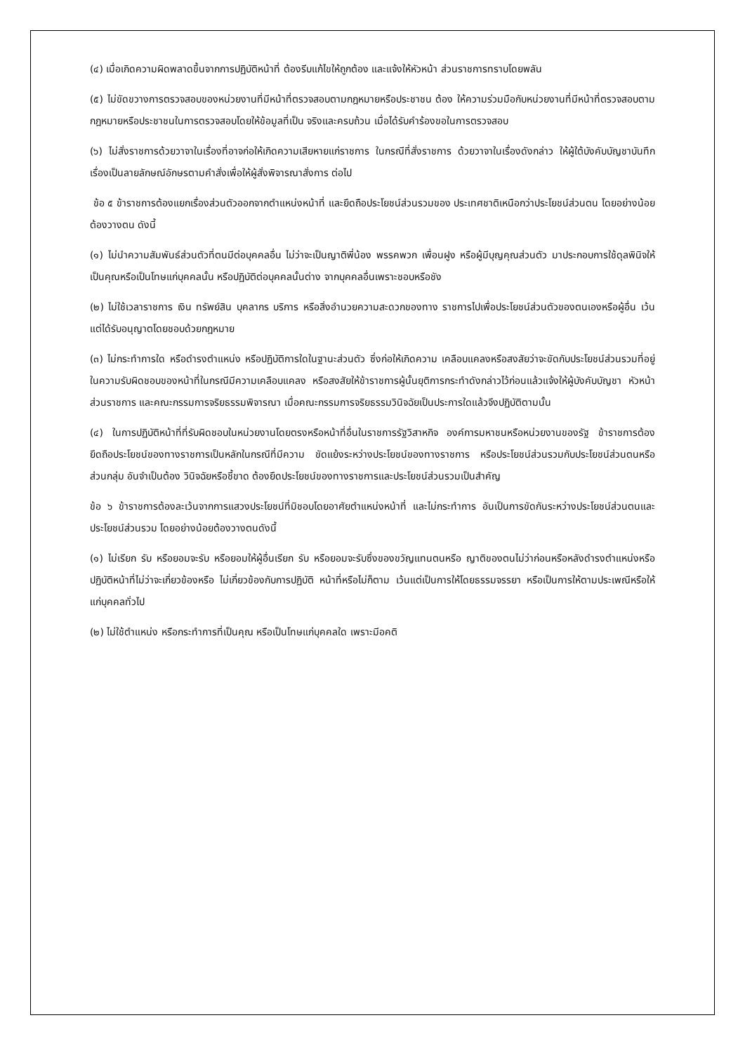(๔) เมื่อเกิดความผิดพลาดขึ้นจากการปฏิบัติหน้าที่ ต้องรีบแก้ไขให้ถูกต้อง และแจ้งให้หัวหน้า ส่วนราชการทราบโดยพลัน
(๕) ไม่ขัดขวางการตรวจสอบของหน่วยงานที่มีหน้าที่ตรวจสอบตามกฎหมายหรือประชาชน ต้อง ให้ความร่วมมือกับหน่วยงานที่มีหน้าที่ตรวจสอบตามกฎหมายหรือประชาชนในการตรวจสอบโดยให้ข้อมูลที่เป็น จริงและครบถ้วน เมื่อได้รับคำร้องขอในการตรวจสอบ
(๖) ไม่สั่งราชการด้วยวาจาในเรื่องที่อาจก่อให้เกิดความเสียหายแก่ราชการ ในกรณีที่สั่งราชการ ด้วยวาจาในเรื่องดังกล่าว ให้ผู้ใต้บังคับบัญชาบันทึกเรื่องเป็นลายลักษณ์อักษรตามคำสั่งเพื่อให้ผู้สั่งพิจารณาสั่งการ ต่อไป
ข้อ ๕ ข้าราชการต้องแยกเรื่องส่วนตัวออกจากตำแหน่งหน้าที่ และยึดถือประโยชน์ส่วนรวมของ ประเทศชาติเหนือกว่าประโยชน์ส่วนตน โดยอย่างน้อยต้องวางตน ดังนี้
(๑) ไม่นำความสัมพันธ์ส่วนตัวที่ตนมีต่อบุคคลอื่น ไม่ว่าจะเป็นญาติพี่น้อง พรรคพวก เพื่อนฝูง หรือผู้มีบุญคุณส่วนตัว มาประกอบการใช้ดุลพินิจให้เป็นคุณหรือเป็นโทษแก่บุคคลนั้น หรือปฏิบัติต่อบุคคลนั้นต่าง จากบุคคลอื่นเพราะชอบหรือชัง
(๒) ไม่ใช้เวลาราชการ เงิน ทรัพย์สิน บุคลากร บริการ หรือสิ่งอำนวยความสะดวกของทาง ราชการไปเพื่อประโยชน์ส่วนตัวของตนเองหรือผู้อื่น เว้นแต่ได้รับอนุญาตโดยชอบด้วยกฎหมาย
(๓) ไม่กระทำการใด หรือดำรงตำแหน่ง หรือปฏิบัติการใดในฐานะส่วนตัว ซึ่งก่อให้เกิดความ เคลือบแคลงหรือสงสัยว่าจะขัดกับประโยชน์ส่วนรวมที่อยู่ในความรับผิดชอบของหน้าที่ในกรณีมีความเคลือบแคลง หรือสงสัยให้ข้าราชการผู้นั้นยุติการกระทำดังกล่าวไว้ก่อนแล้วแจ้งให้ผู้บังคับบัญชา หัวหน้าส่วนราชการ และคณะกรรมการจริยธรรมพิจารณา เมื่อคณะกรรมการจริยธรรมวินิจฉัยเป็นประการใดแล้วจึงปฏิบัติตามนั้น
(๔) ในการปฏิบัติหน้าที่ที่รับผิดชอบในหน่วยงานโดยตรงหรือหน้าที่อื่นในราชการรัฐวิสาหกิจ องค์การมหาชนหรือหน่วยงานของรัฐ ข้าราชการต้องยึดถือประโยชน์ของทางราชการเป็นหลักในกรณีที่มีความ ขัดแย้งระหว่างประโยชน์ของทางราชการ หรือประโยชน์ส่วนรวมกับประโยชน์ส่วนตนหรือส่วนกลุ่ม อันจำเป็นต้อง วินิจฉัยหรือชี้ขาด ต้องยึดประโยชน์ของทางราชการและประโยชน์ส่วนรวมเป็นสำคัญ
ข้อ ๖ ข้าราชการต้องละเว้นจากการแสวงประโยชน์ที่มิชอบโดยอาศัยตำแหน่งหน้าที่ และไม่กระทำการ อันเป็นการขัดกันระหว่างประโยชน์ส่วนตนและประโยชน์ส่วนรวม โดยอย่างน้อยต้องวางตนดังนี้
(๑) ไม่เรียก รับ หรือยอมจะรับ หรือยอมให้ผู้อื่นเรียก รับ หรือยอมจะรับซึ่งของขวัญแทนตนหรือ ญาติของตนไม่ว่าก่อนหรือหลังดำรงตำแหน่งหรือปฏิบัติหน้าที่ไม่ว่าจะเกี่ยวข้องหรือ ไม่เกี่ยวข้องกับการปฏิบัติ หน้าที่หรือไม่ก็ตาม เว้นแต่เป็นการให้โดยธรรมจรรยา หรือเป็นการให้ตามประเพณีหรือให้แก่บุคคลทั่วไป
(๒) ไม่ใช้ตำแหน่ง หรือกระทำการที่เป็นคุณ หรือเป็นโทษแก่บุคคลใด เพราะมีอคติ